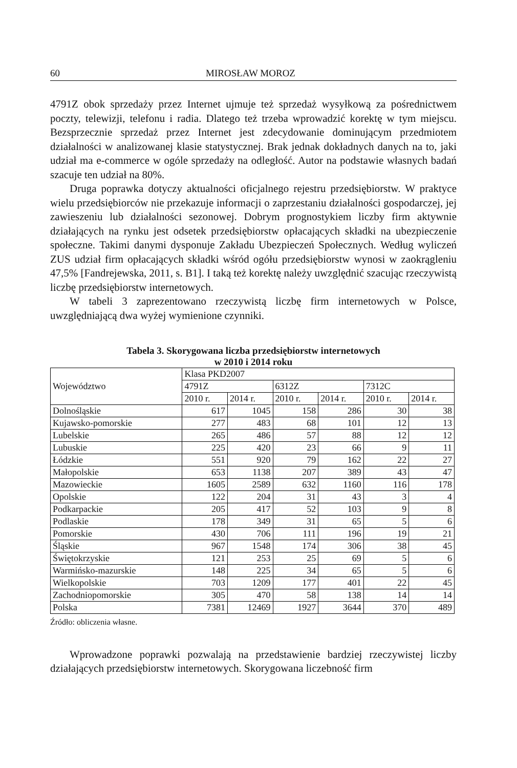60 MIROSŁAW MOROZ
4791Z obok sprzedaży przez Internet ujmuje też sprzedaż wysyłkową za pośrednictwem poczty, telewizji, telefonu i radia. Dlatego też trzeba wprowadzić korektę w tym miejscu. Bezsprzecznie sprzedaż przez Internet jest zdecydowanie dominującym przedmiotem działalności w analizowanej klasie statystycznej. Brak jednak dokładnych danych na to, jaki udział ma e-commerce w ogóle sprzedaży na odległość. Autor na podstawie własnych badań szacuje ten udział na 80%.
Druga poprawka dotyczy aktualności oficjalnego rejestru przedsiębiorstw. W praktyce wielu przedsiębiorców nie przekazuje informacji o zaprzestaniu działalności gospodarczej, jej zawieszeniu lub działalności sezonowej. Dobrym prognostykiem liczby firm aktywnie działających na rynku jest odsetek przedsiębiorstw opłacających składki na ubezpieczenie społeczne. Takimi danymi dysponuje Zakładu Ubezpieczeń Społecznych. Według wyliczeń ZUS udział firm opłacających składki wśród ogółu przedsiębiorstw wynosi w zaokrągleniu 47,5% [Fandrejewska, 2011, s. B1]. I taką też korektę należy uwzględnić szacując rzeczywistą liczbę przedsiębiorstw internetowych.
W tabeli 3 zaprezentowano rzeczywistą liczbę firm internetowych w Polsce, uwzględniającą dwa wyżej wymienione czynniki.
Tabela 3. Skorygowana liczba przedsiębiorstw internetowych
w 2010 i 2014 roku
| Województwo | Klasa PKD2007 | | | | | |
| --- | --- | --- | --- | --- | --- | --- |
| | 4791Z | | 6312Z | | 7312C | |
| | 2010 r. | 2014 r. | 2010 r. | 2014 r. | 2010 r. | 2014 r. |
| Dolnośląskie | 617 | 1045 | 158 | 286 | 30 | 38 |
| Kujawsko-pomorskie | 277 | 483 | 68 | 101 | 12 | 13 |
| Lubelskie | 265 | 486 | 57 | 88 | 12 | 12 |
| Lubuskie | 225 | 420 | 23 | 66 | 9 | 11 |
| Łódzkie | 551 | 920 | 79 | 162 | 22 | 27 |
| Małopolskie | 653 | 1138 | 207 | 389 | 43 | 47 |
| Mazowieckie | 1605 | 2589 | 632 | 1160 | 116 | 178 |
| Opolskie | 122 | 204 | 31 | 43 | 3 | 4 |
| Podkarpackie | 205 | 417 | 52 | 103 | 9 | 8 |
| Podlaskie | 178 | 349 | 31 | 65 | 5 | 6 |
| Pomorskie | 430 | 706 | 111 | 196 | 19 | 21 |
| Śląskie | 967 | 1548 | 174 | 306 | 38 | 45 |
| Świętokrzyskie | 121 | 253 | 25 | 69 | 5 | 6 |
| Warmińsko-mazurskie | 148 | 225 | 34 | 65 | 5 | 6 |
| Wielkopolskie | 703 | 1209 | 177 | 401 | 22 | 45 |
| Zachodniopomorskie | 305 | 470 | 58 | 138 | 14 | 14 |
| Polska | 7381 | 12469 | 1927 | 3644 | 370 | 489 |
Źródło: obliczenia własne.
Wprowadzone poprawki pozwalają na przedstawienie bardziej rzeczywistej liczby działających przedsiębiorstw internetowych. Skorygowana liczebność firm